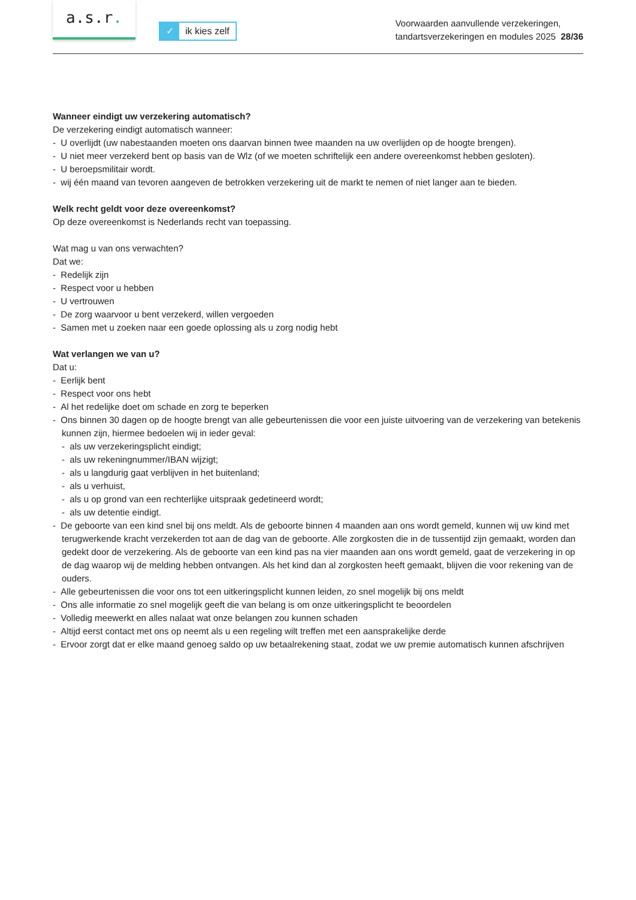a.s.r.
✓ ik kies zelf
Voorwaarden aanvullende verzekeringen,
tandartsverzekeringen en modules 2025 28/36
Wanneer eindigt uw verzekering automatisch?
De verzekering eindigt automatisch wanneer:
- U overlijdt (uw nabestaanden moeten ons daarvan binnen twee maanden na uw overlijden op de hoogte brengen).
- U niet meer verzekerd bent op basis van de Wlz (of we moeten schriftelijk een andere overeenkomst hebben gesloten).
- U beroepsmilitair wordt.
- wij één maand van tevoren aangeven de betrokken verzekering uit de markt te nemen of niet langer aan te bieden.
Welk recht geldt voor deze overeenkomst?
Op deze overeenkomst is Nederlands recht van toepassing.
Wat mag u van ons verwachten?
Dat we:
- Redelijk zijn
- Respect voor u hebben
- U vertrouwen
- De zorg waarvoor u bent verzekerd, willen vergoeden
- Samen met u zoeken naar een goede oplossing als u zorg nodig hebt
Wat verlangen we van u?
Dat u:
- Eerlijk bent
- Respect voor ons hebt
- Al het redelijke doet om schade en zorg te beperken
- Ons binnen 30 dagen op de hoogte brengt van alle gebeurtenissen die voor een juiste uitvoering van de verzekering van betekenis kunnen zijn, hiermee bedoelen wij in ieder geval:
- als uw verzekeringsplicht eindigt;
- als uw rekeningnummer/IBAN wijzigt;
- als u langdurig gaat verblijven in het buitenland;
- als u verhuist,
- als u op grond van een rechterlijke uitspraak gedetineerd wordt;
- als uw detentie eindigt.
- De geboorte van een kind snel bij ons meldt. Als de geboorte binnen 4 maanden aan ons wordt gemeld, kunnen wij uw kind met terugwerkende kracht verzekerden tot aan de dag van de geboorte. Alle zorgkosten die in de tussentijd zijn gemaakt, worden dan gedekt door de verzekering. Als de geboorte van een kind pas na vier maanden aan ons wordt gemeld, gaat de verzekering in op de dag waarop wij de melding hebben ontvangen. Als het kind dan al zorgkosten heeft gemaakt, blijven die voor rekening van de ouders.
- Alle gebeurtenissen die voor ons tot een uitkeringsplicht kunnen leiden, zo snel mogelijk bij ons meldt
- Ons alle informatie zo snel mogelijk geeft die van belang is om onze uitkeringsplicht te beoordelen
- Volledig meewerkt en alles nalaat wat onze belangen zou kunnen schaden
- Altijd eerst contact met ons op neemt als u een regeling wilt treffen met een aansprakelijke derde
- Ervoor zorgt dat er elke maand genoeg saldo op uw betaalrekening staat, zodat we uw premie automatisch kunnen afschrijven